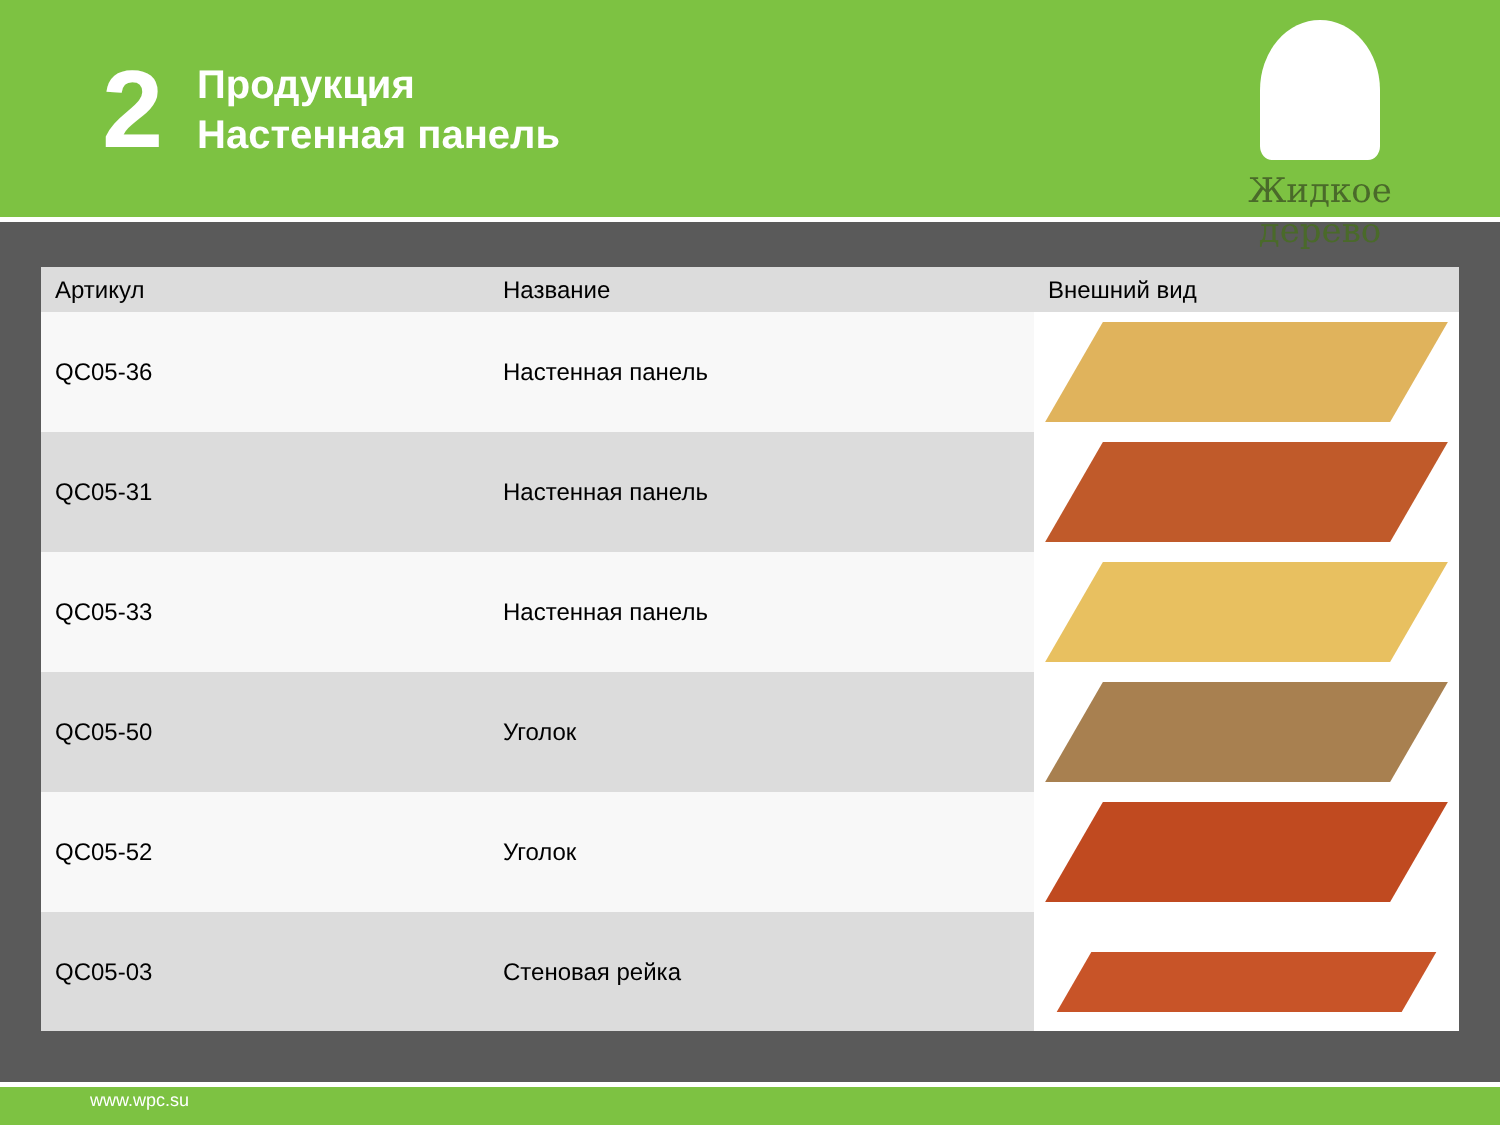2
Продукция
Настенная панель
Жидкое дерево
| Артикул | Название | Внешний вид |
| --- | --- | --- |
| QC05-36 | Настенная панель | |
| QC05-31 | Настенная панель | |
| QC05-33 | Настенная панель | |
| QC05-50 | Уголок | |
| QC05-52 | Уголок | |
| QC05-03 | Стеновая рейка | |
www.wpc.su